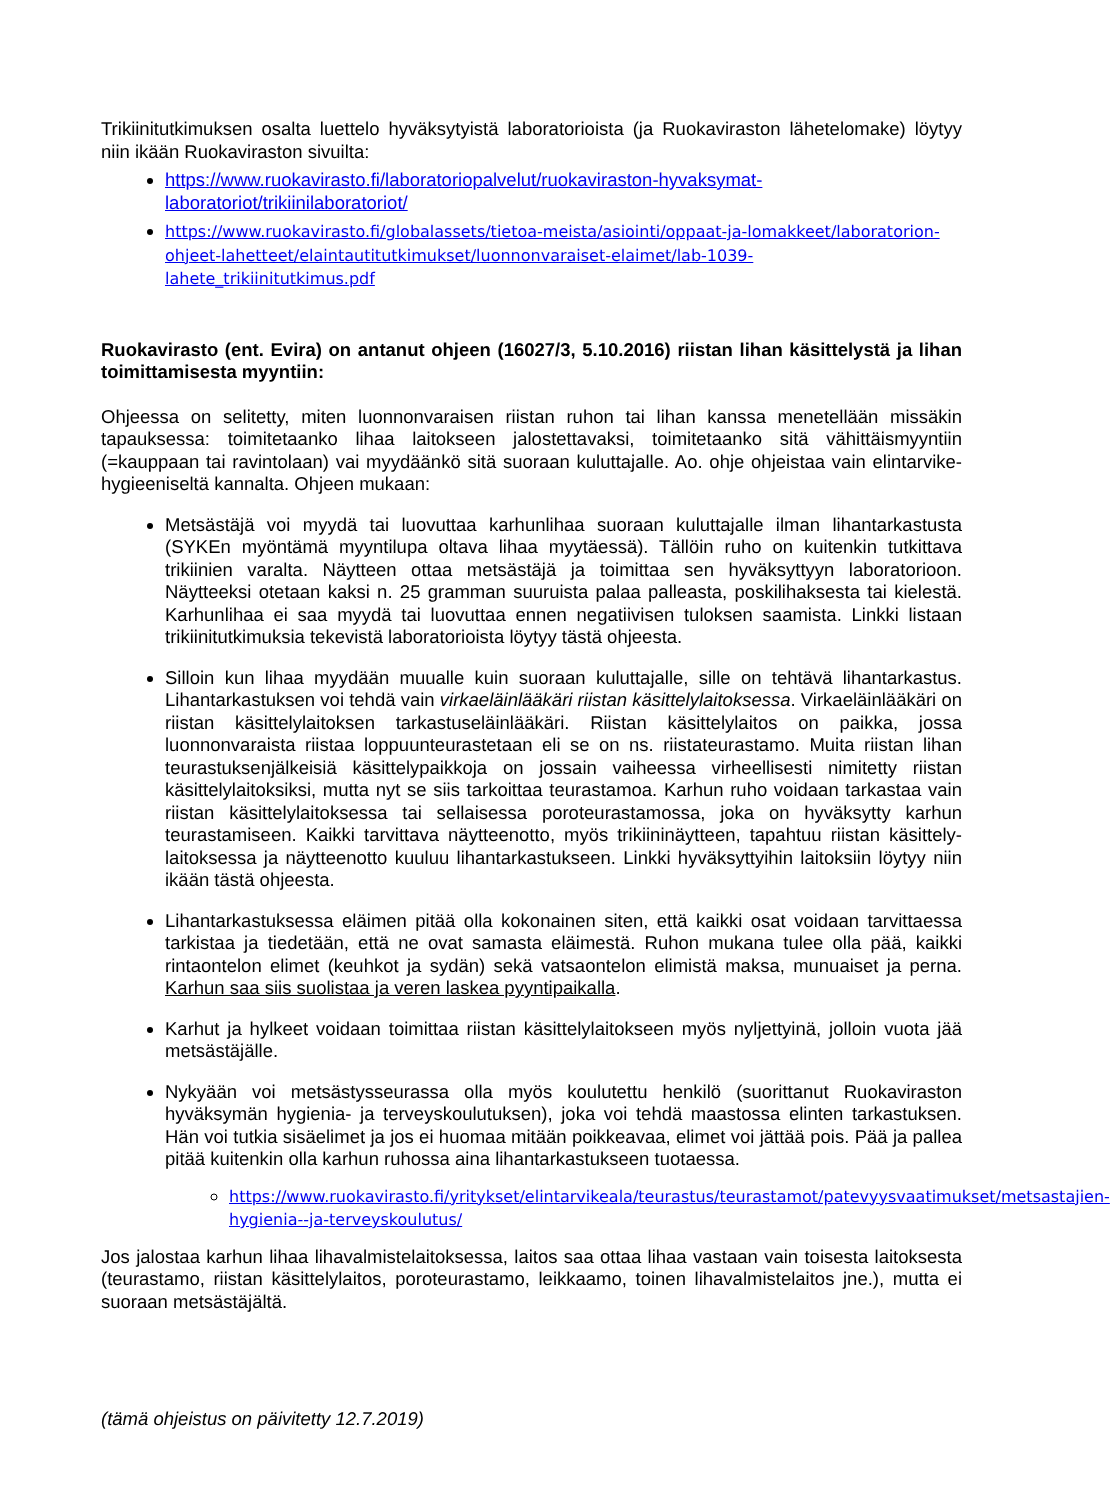Trikiinitutkimuksen osalta luettelo hyväksytyistä laboratorioista (ja Ruokaviraston lähetelomake) löytyy niin ikään Ruokaviraston sivuilta:
https://www.ruokavirasto.fi/laboratoriopalvelut/ruokaviraston-hyvaksymat-laboratoriot/trikiinilaboratoriot/
https://www.ruokavirasto.fi/globalassets/tietoa-meista/asiointi/oppaat-ja-lomakkeet/laboratorion-ohjeet-lahetteet/elaintautitutkimukset/luonnonvaraiset-elaimet/lab-1039-lahete_trikiinitutkimus.pdf
Ruokavirasto (ent. Evira) on antanut ohjeen (16027/3, 5.10.2016) riistan lihan käsittelystä ja lihan toimittamisesta myyntiin:
Ohjeessa on selitetty, miten luonnonvaraisen riistan ruhon tai lihan kanssa menetellään missäkin tapauksessa: toimitetaanko lihaa laitokseen jalostettavaksi, toimitetaanko sitä vähittäismyyntiin (=kauppaan tai ravintolaan) vai myydäänkö sitä suoraan kuluttajalle. Ao. ohje ohjeistaa vain elintarvike-hygieeniseltä kannalta. Ohjeen mukaan:
Metsästäjä voi myydä tai luovuttaa karhunlihaa suoraan kuluttajalle ilman lihantarkastusta (SYKEn myöntämä myyntilupa oltava lihaa myytäessä). Tällöin ruho on kuitenkin tutkittava trikiinien varalta. Näytteen ottaa metsästäjä ja toimittaa sen hyväksyttyyn laboratorioon. Näytteeksi otetaan kaksi n. 25 gramman suuruista palaa palleasta, poskilihaksesta tai kielestä. Karhunlihaa ei saa myydä tai luovuttaa ennen negatiivisen tuloksen saamista. Linkki listaan trikiinitutkimuksia tekevistä laboratorioista löytyy tästä ohjeesta.
Silloin kun lihaa myydään muualle kuin suoraan kuluttajalle, sille on tehtävä lihantarkastus. Lihantarkastuksen voi tehdä vain virkaeläinlääkäri riistan käsittelylaitoksessa. Virkaeläinlääkäri on riistan käsittelylaitoksen tarkastuseläinlääkäri. Riistan käsittelylaitos on paikka, jossa luonnonvaraista riistaa loppuunteurastetaan eli se on ns. riistateurastamo. Muita riistan lihan teurastuksenjälkeisiä käsittelypaikkoja on jossain vaiheessa virheellisesti nimitetty riistan käsittelylaitoksiksi, mutta nyt se siis tarkoittaa teurastamoa. Karhun ruho voidaan tarkastaa vain riistan käsittelylaitoksessa tai sellaisessa poroteurastamossa, joka on hyväksytty karhun teurastamiseen. Kaikki tarvittava näytteenotto, myös trikiininäytteen, tapahtuu riistan käsittely-laitoksessa ja näytteenotto kuuluu lihantarkastukseen. Linkki hyväksyttyihin laitoksiin löytyy niin ikään tästä ohjeesta.
Lihantarkastuksessa eläimen pitää olla kokonainen siten, että kaikki osat voidaan tarvittaessa tarkistaa ja tiedetään, että ne ovat samasta eläimestä. Ruhon mukana tulee olla pää, kaikki rintaontelon elimet (keuhkot ja sydän) sekä vatsaontelon elimistä maksa, munuaiset ja perna. Karhun saa siis suolistaa ja veren laskea pyyntipaikalla.
Karhut ja hylkeet voidaan toimittaa riistan käsittelylaitokseen myös nyljettyinä, jolloin vuota jää metsästäjälle.
Nykyään voi metsästysseurassa olla myös koulutettu henkilö (suorittanut Ruokaviraston hyväksymän hygienia- ja terveyskoulutuksen), joka voi tehdä maastossa elinten tarkastuksen. Hän voi tutkia sisäelimet ja jos ei huomaa mitään poikkeavaa, elimet voi jättää pois. Pää ja pallea pitää kuitenkin olla karhun ruhossa aina lihantarkastukseen tuotaessa.
https://www.ruokavirasto.fi/yritykset/elintarvikeala/teurastus/teurastamot/patevyysvaatimukset/metsastajien-hygienia--ja-terveyskoulutus/
Jos jalostaa karhun lihaa lihavalmistelaitoksessa, laitos saa ottaa lihaa vastaan vain toisesta laitoksesta (teurastamo, riistan käsittelylaitos, poroteurastamo, leikkaamo, toinen lihavalmistelaitos jne.), mutta ei suoraan metsästäjältä.
(tämä ohjeistus on päivitetty 12.7.2019)